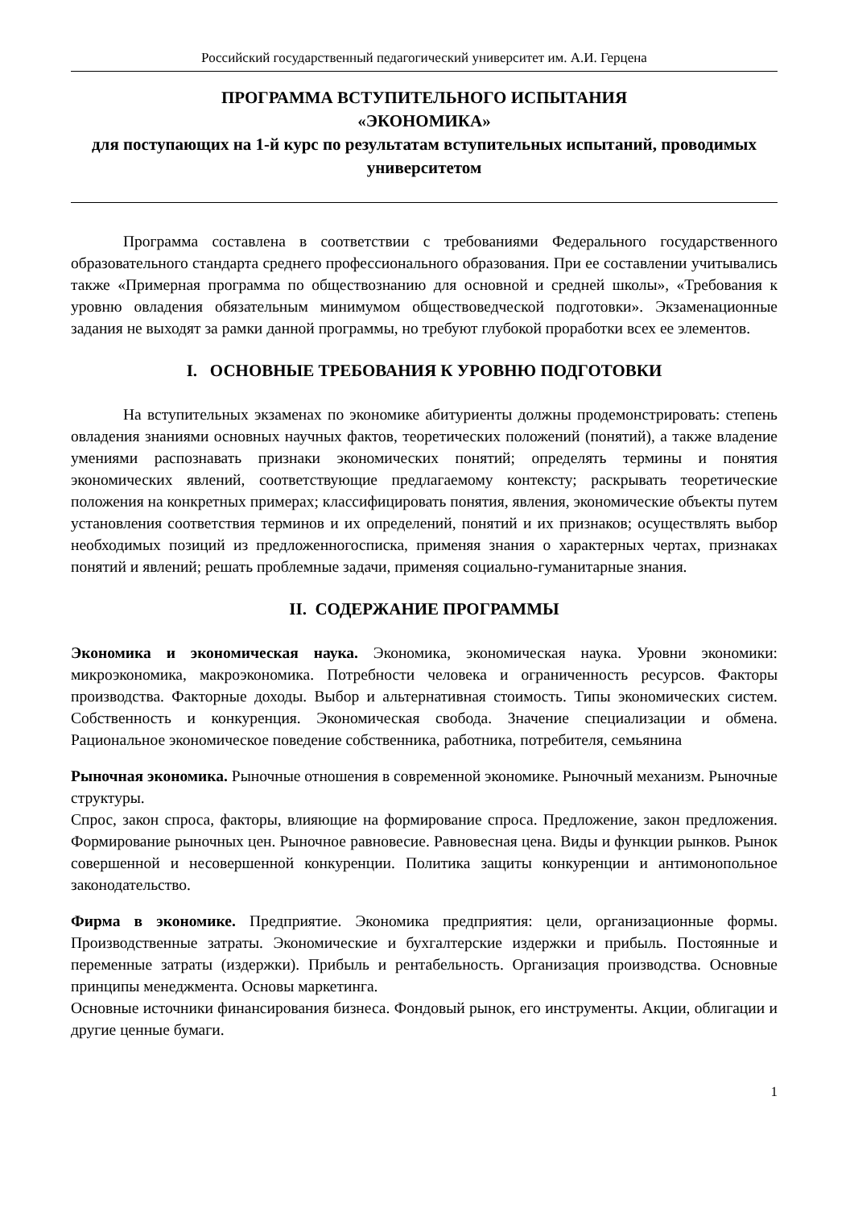Российский государственный педагогический университет им. А.И. Герцена
ПРОГРАММА ВСТУПИТЕЛЬНОГО ИСПЫТАНИЯ
«ЭКОНОМИКА»
для поступающих на 1-й курс по результатам вступительных испытаний, проводимых университетом
Программа составлена в соответствии с требованиями Федерального государственного образовательного стандарта среднего профессионального образования. При ее составлении учитывались также «Примерная программа по обществознанию для основной и средней школы», «Требования к уровню овладения обязательным минимумом обществоведческой подготовки». Экзаменационные задания не выходят за рамки данной программы, но требуют глубокой проработки всех ее элементов.
I. ОСНОВНЫЕ ТРЕБОВАНИЯ К УРОВНЮ ПОДГОТОВКИ
На вступительных экзаменах по экономике абитуриенты должны продемонстрировать: степень овладения знаниями основных научных фактов, теоретических положений (понятий), а также владение умениями распознавать признаки экономических понятий; определять термины и понятия экономических явлений, соответствующие предлагаемому контексту; раскрывать теоретические положения на конкретных примерах; классифицировать понятия, явления, экономические объекты путем установления соответствия терминов и их определений, понятий и их признаков; осуществлять выбор необходимых позиций из предложенногосписка, применяя знания о характерных чертах, признаках понятий и явлений; решать проблемные задачи, применяя социально-гуманитарные знания.
II. СОДЕРЖАНИЕ ПРОГРАММЫ
Экономика и экономическая наука. Экономика, экономическая наука. Уровни экономики: микроэкономика, макроэкономика. Потребности человека и ограниченность ресурсов. Факторы производства. Факторные доходы. Выбор и альтернативная стоимость. Типы экономических систем. Собственность и конкуренция. Экономическая свобода. Значение специализации и обмена. Рациональное экономическое поведение собственника, работника, потребителя, семьянина
Рыночная экономика. Рыночные отношения в современной экономике. Рыночный механизм. Рыночные структуры.
Спрос, закон спроса, факторы, влияющие на формирование спроса. Предложение, закон предложения. Формирование рыночных цен. Рыночное равновесие. Равновесная цена. Виды и функции рынков. Рынок совершенной и несовершенной конкуренции. Политика защиты конкуренции и антимонопольное законодательство.
Фирма в экономике. Предприятие. Экономика предприятия: цели, организационные формы. Производственные затраты. Экономические и бухгалтерские издержки и прибыль. Постоянные и переменные затраты (издержки). Прибыль и рентабельность. Организация производства. Основные принципы менеджмента. Основы маркетинга.
Основные источники финансирования бизнеса. Фондовый рынок, его инструменты. Акции, облигации и другие ценные бумаги.
1